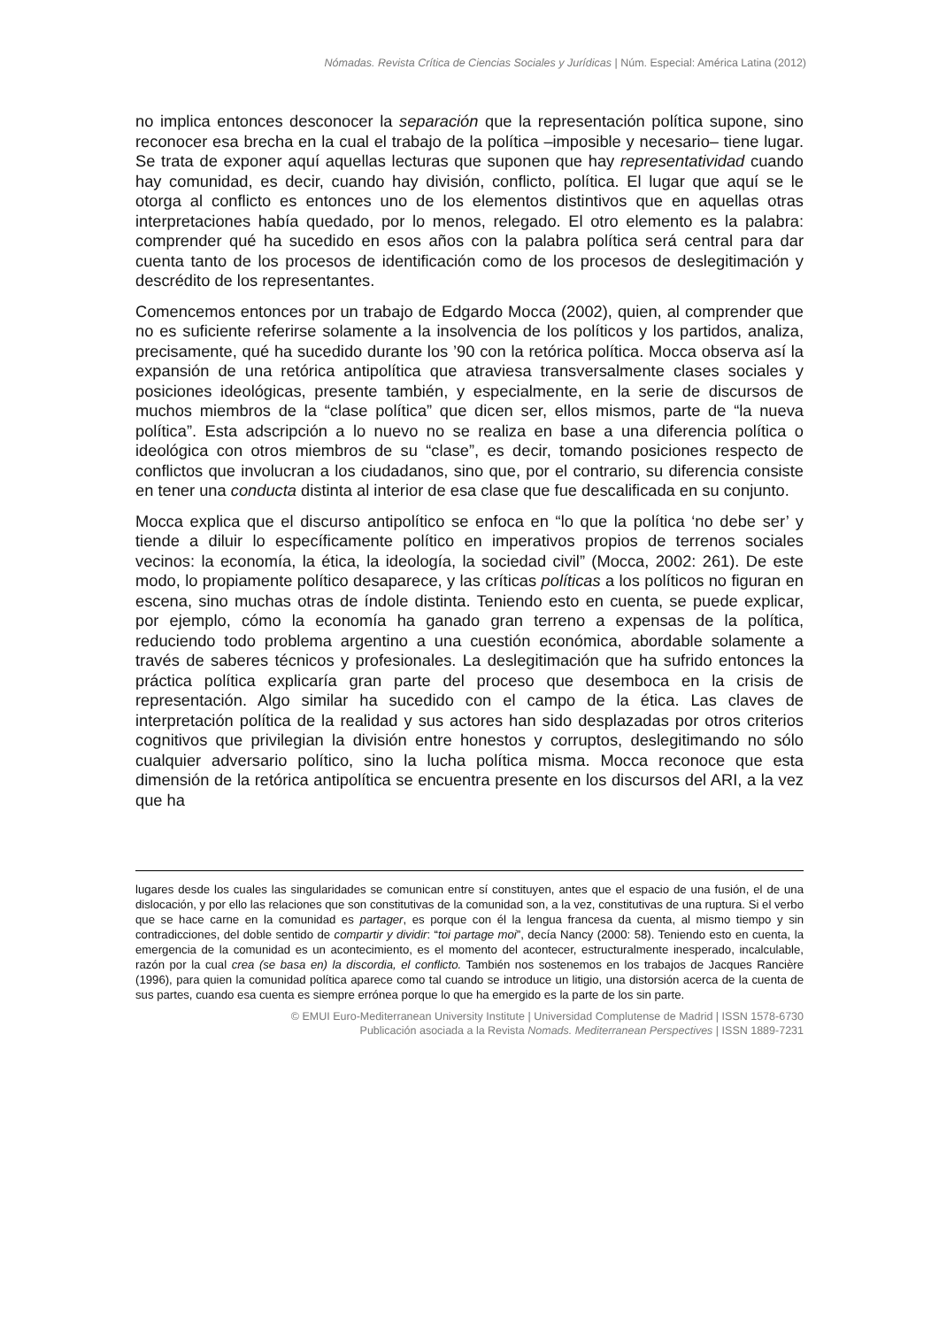Nómadas. Revista Crítica de Ciencias Sociales y Jurídicas | Núm. Especial: América Latina (2012)
no implica entonces desconocer la separación que la representación política supone, sino reconocer esa brecha en la cual el trabajo de la política –imposible y necesario– tiene lugar. Se trata de exponer aquí aquellas lecturas que suponen que hay representatividad cuando hay comunidad, es decir, cuando hay división, conflicto, política. El lugar que aquí se le otorga al conflicto es entonces uno de los elementos distintivos que en aquellas otras interpretaciones había quedado, por lo menos, relegado. El otro elemento es la palabra: comprender qué ha sucedido en esos años con la palabra política será central para dar cuenta tanto de los procesos de identificación como de los procesos de deslegitimación y descrédito de los representantes.
Comencemos entonces por un trabajo de Edgardo Mocca (2002), quien, al comprender que no es suficiente referirse solamente a la insolvencia de los políticos y los partidos, analiza, precisamente, qué ha sucedido durante los ’90 con la retórica política. Mocca observa así la expansión de una retórica antipolítica que atraviesa transversalmente clases sociales y posiciones ideológicas, presente también, y especialmente, en la serie de discursos de muchos miembros de la “clase política” que dicen ser, ellos mismos, parte de “la nueva política”. Esta adscripción a lo nuevo no se realiza en base a una diferencia política o ideológica con otros miembros de su “clase”, es decir, tomando posiciones respecto de conflictos que involucran a los ciudadanos, sino que, por el contrario, su diferencia consiste en tener una conducta distinta al interior de esa clase que fue descalificada en su conjunto.
Mocca explica que el discurso antipolítico se enfoca en “lo que la política ‘no debe ser’ y tiende a diluir lo específicamente político en imperativos propios de terrenos sociales vecinos: la economía, la ética, la ideología, la sociedad civil” (Mocca, 2002: 261). De este modo, lo propiamente político desaparece, y las críticas políticas a los políticos no figuran en escena, sino muchas otras de índole distinta. Teniendo esto en cuenta, se puede explicar, por ejemplo, cómo la economía ha ganado gran terreno a expensas de la política, reduciendo todo problema argentino a una cuestión económica, abordable solamente a través de saberes técnicos y profesionales. La deslegitimación que ha sufrido entonces la práctica política explicaría gran parte del proceso que desemboca en la crisis de representación. Algo similar ha sucedido con el campo de la ética. Las claves de interpretación política de la realidad y sus actores han sido desplazadas por otros criterios cognitivos que privilegian la división entre honestos y corruptos, deslegitimando no sólo cualquier adversario político, sino la lucha política misma. Mocca reconoce que esta dimensión de la retórica antipolítica se encuentra presente en los discursos del ARI, a la vez que ha
lugares desde los cuales las singularidades se comunican entre sí constituyen, antes que el espacio de una fusión, el de una dislocación, y por ello las relaciones que son constitutivas de la comunidad son, a la vez, constitutivas de una ruptura. Si el verbo que se hace carne en la comunidad es partager, es porque con él la lengua francesa da cuenta, al mismo tiempo y sin contradicciones, del doble sentido de compartir y dividir: “toi partage moi”, decía Nancy (2000: 58). Teniendo esto en cuenta, la emergencia de la comunidad es un acontecimiento, es el momento del acontecer, estructuralmente inesperado, incalculable, razón por la cual crea (se basa en) la discordia, el conflicto. También nos sostenemos en los trabajos de Jacques Rancière (1996), para quien la comunidad política aparece como tal cuando se introduce un litigio, una distorsión acerca de la cuenta de sus partes, cuando esa cuenta es siempre errónea porque lo que ha emergido es la parte de los sin parte.
© EMUI Euro-Mediterranean University Institute | Universidad Complutense de Madrid | ISSN 1578-6730
Publicación asociada a la Revista Nomads. Mediterranean Perspectives | ISSN 1889-7231